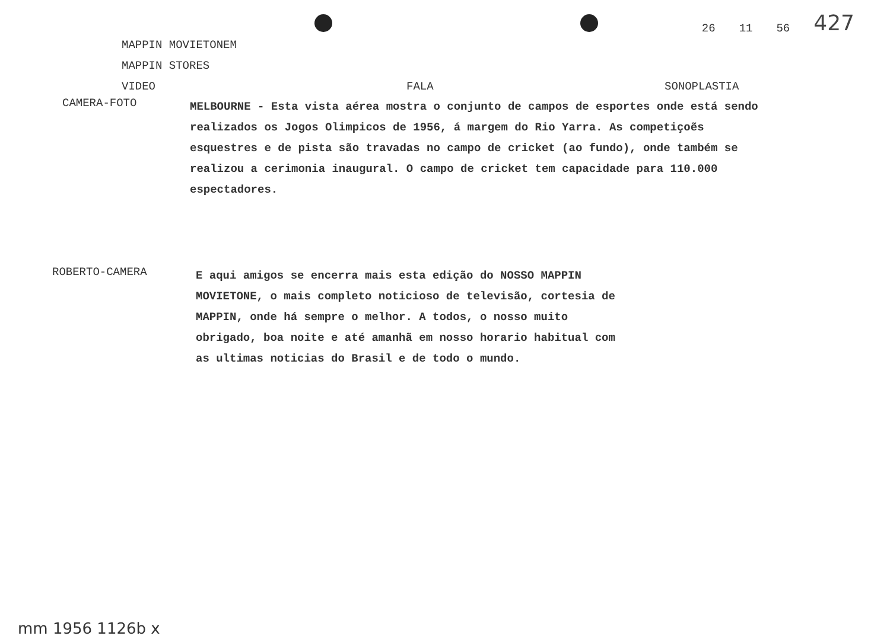26 11 56 427
MAPPIN MOVIETONEM
MAPPIN STORES
VIDEO FALA SONOPLASTIA
CAMERA-FOTO
MELBOURNE - Esta vista aérea mostra o conjunto de campos de esportes onde está sendo realizados os Jogos Olimpicos de 1956, á margem do Rio Yarra. As competiçoẽs esquestres e de pista são travadas no campo de cricket (ao fundo), onde também se realizou a cerimonia inaugural. O campo de cricket tem capacidade para 110.000 espectadores.
ROBERTO-CAMERA
E aqui amigos se encerra mais esta edição do NOSSO MAPPIN MOVIETONE, o mais completo noticioso de televisão, cortesia de MAPPIN, onde há sempre o melhor. A todos, o nosso muito obrigado, boa noite e até amanhã em nosso horario habitual com as ultimas noticias do Brasil e de todo o mundo.
mm 1956 1126b x